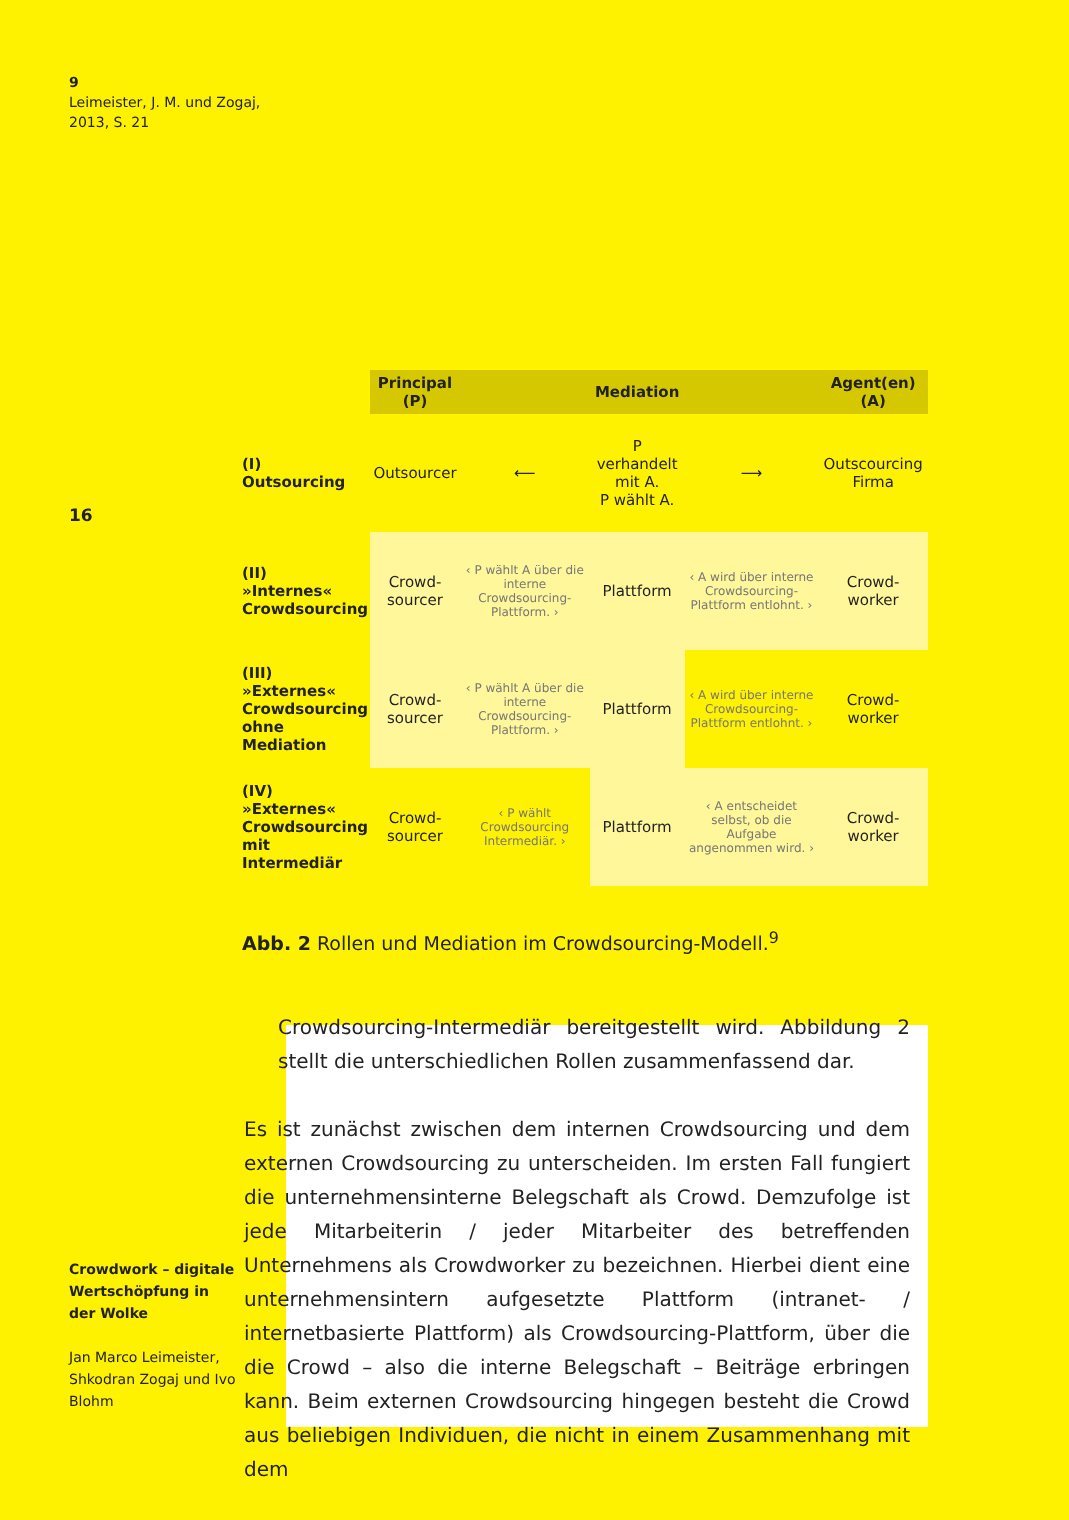9
Leimeister, J. M. und Zogaj,
2013, S. 21
16
| | Principal (P) | | Mediation | | Agent(en) (A) |
| --- | --- | --- | --- | --- | --- |
| (I) Outsourcing | Outsourcer | ⟵ | P verhandelt mit A. P wählt A. | ⟶ | Outscourcing Firma |
| (II) »Internes« Crowdsourcing | Crowd- sourcer | ‹ P wählt A über die interne Crowdsourcing-Plattform. › | Plattform | ‹ A wird über interne Crowdsourcing-Plattform entlohnt. › | Crowd- worker |
| (III) »Externes« Crowdsourcing ohne Mediation | Crowd- sourcer | ‹ P wählt A über die interne Crowdsourcing-Plattform. › | Plattform | ‹ A wird über interne Crowdsourcing-Plattform entlohnt. › | Crowd- worker |
| (IV) »Externes« Crowdsourcing mit Intermediär | Crowd- sourcer | ‹ P wählt Crowdsourcing Intermediär. › | Plattform | ‹ A entscheidet selbst, ob die Aufgabe angenommen wird. › | Crowd- worker |
Abb. 2 Rollen und Mediation im Crowdsourcing-Modell.<sup>9</sup>
Crowdsourcing-Intermediär bereitgestellt wird. Abbildung 2 stellt die unterschiedlichen Rollen zusammenfassend dar.
Es ist zunächst zwischen dem internen Crowdsourcing und dem externen Crowdsourcing zu unterscheiden. Im ersten Fall fungiert die unternehmensinterne Belegschaft als Crowd. Demzufolge ist jede Mitarbeiterin / jeder Mitarbeiter des betreffenden Unternehmens als Crowdworker zu bezeichnen. Hierbei dient eine unternehmensintern aufgesetzte Plattform (intranet- / internetbasierte Plattform) als Crowdsourcing-Plattform, über die die Crowd – also die interne Belegschaft – Beiträge erbringen kann. Beim externen Crowdsourcing hingegen besteht die Crowd aus beliebigen Individuen, die nicht in einem Zusammenhang mit dem
Crowdwork – digitale Wertschöpfung in der Wolke
Jan Marco Leimeister, Shkodran Zogaj und Ivo Blohm